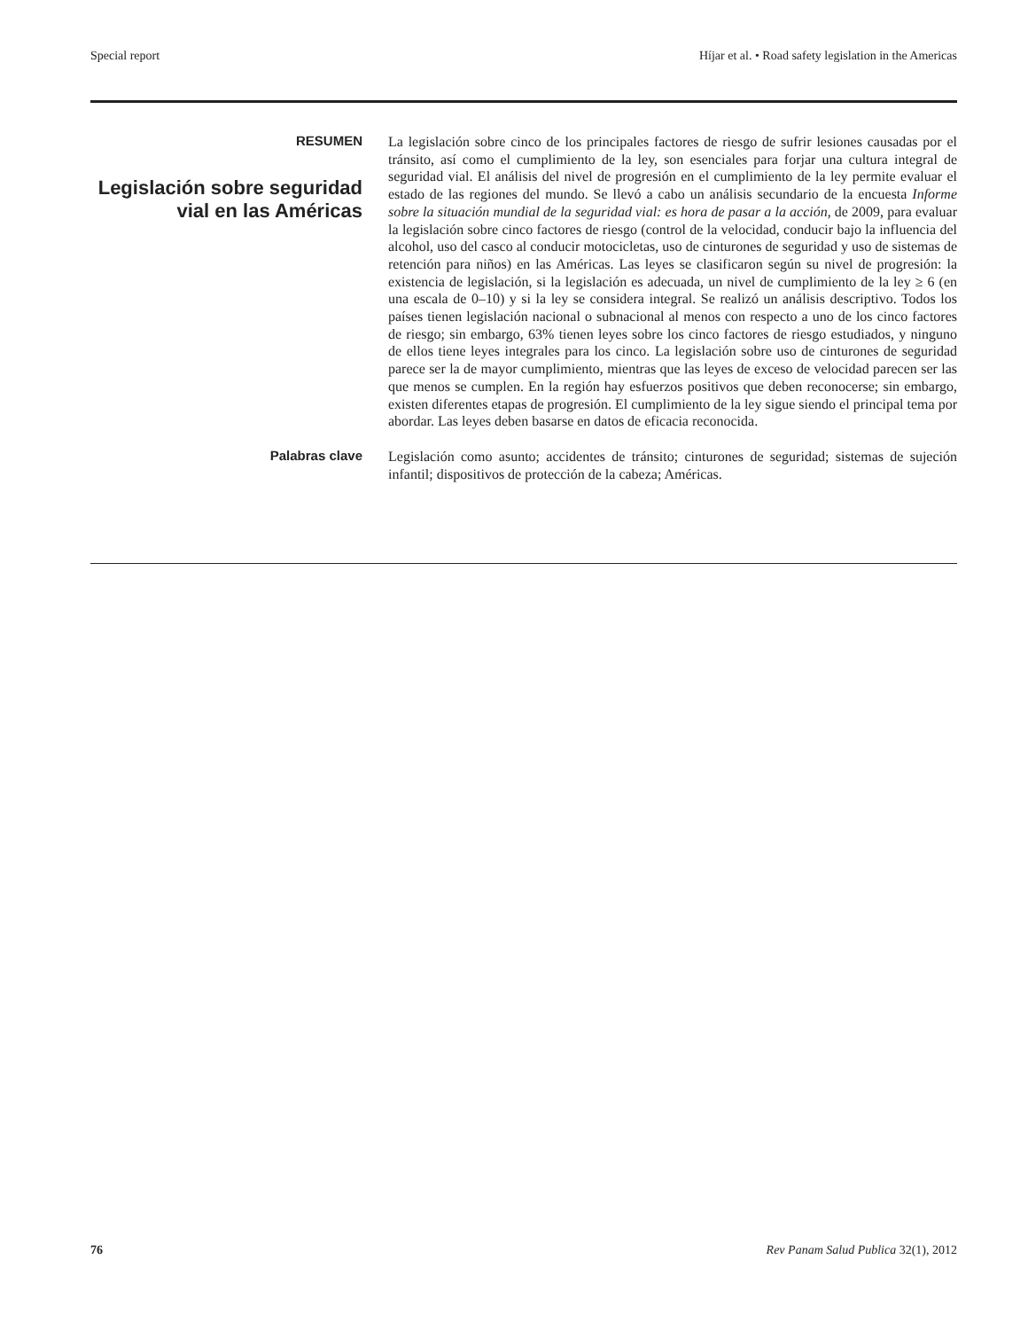Special report Híjar et al. • Road safety legislation in the Americas
RESUMEN
Legislación sobre seguridad vial en las Américas
La legislación sobre cinco de los principales factores de riesgo de sufrir lesiones causadas por el tránsito, así como el cumplimiento de la ley, son esenciales para forjar una cultura integral de seguridad vial. El análisis del nivel de progresión en el cumplimiento de la ley permite evaluar el estado de las regiones del mundo. Se llevó a cabo un análisis secundario de la encuesta Informe sobre la situación mundial de la seguridad vial: es hora de pasar a la acción, de 2009, para evaluar la legislación sobre cinco factores de riesgo (control de la velocidad, conducir bajo la influencia del alcohol, uso del casco al conducir motocicletas, uso de cinturones de seguridad y uso de sistemas de retención para niños) en las Américas. Las leyes se clasificaron según su nivel de progresión: la existencia de legislación, si la legislación es adecuada, un nivel de cumplimiento de la ley ≥ 6 (en una escala de 0–10) y si la ley se considera integral. Se realizó un análisis descriptivo. Todos los países tienen legislación nacional o subnacional al menos con respecto a uno de los cinco factores de riesgo; sin embargo, 63% tienen leyes sobre los cinco factores de riesgo estudiados, y ninguno de ellos tiene leyes integrales para los cinco. La legislación sobre uso de cinturones de seguridad parece ser la de mayor cumplimiento, mientras que las leyes de exceso de velocidad parecen ser las que menos se cumplen. En la región hay esfuerzos positivos que deben reconocerse; sin embargo, existen diferentes etapas de progresión. El cumplimiento de la ley sigue siendo el principal tema por abordar. Las leyes deben basarse en datos de eficacia reconocida.
Palabras clave
Legislación como asunto; accidentes de tránsito; cinturones de seguridad; sistemas de sujeción infantil; dispositivos de protección de la cabeza; Américas.
76 Rev Panam Salud Publica 32(1), 2012